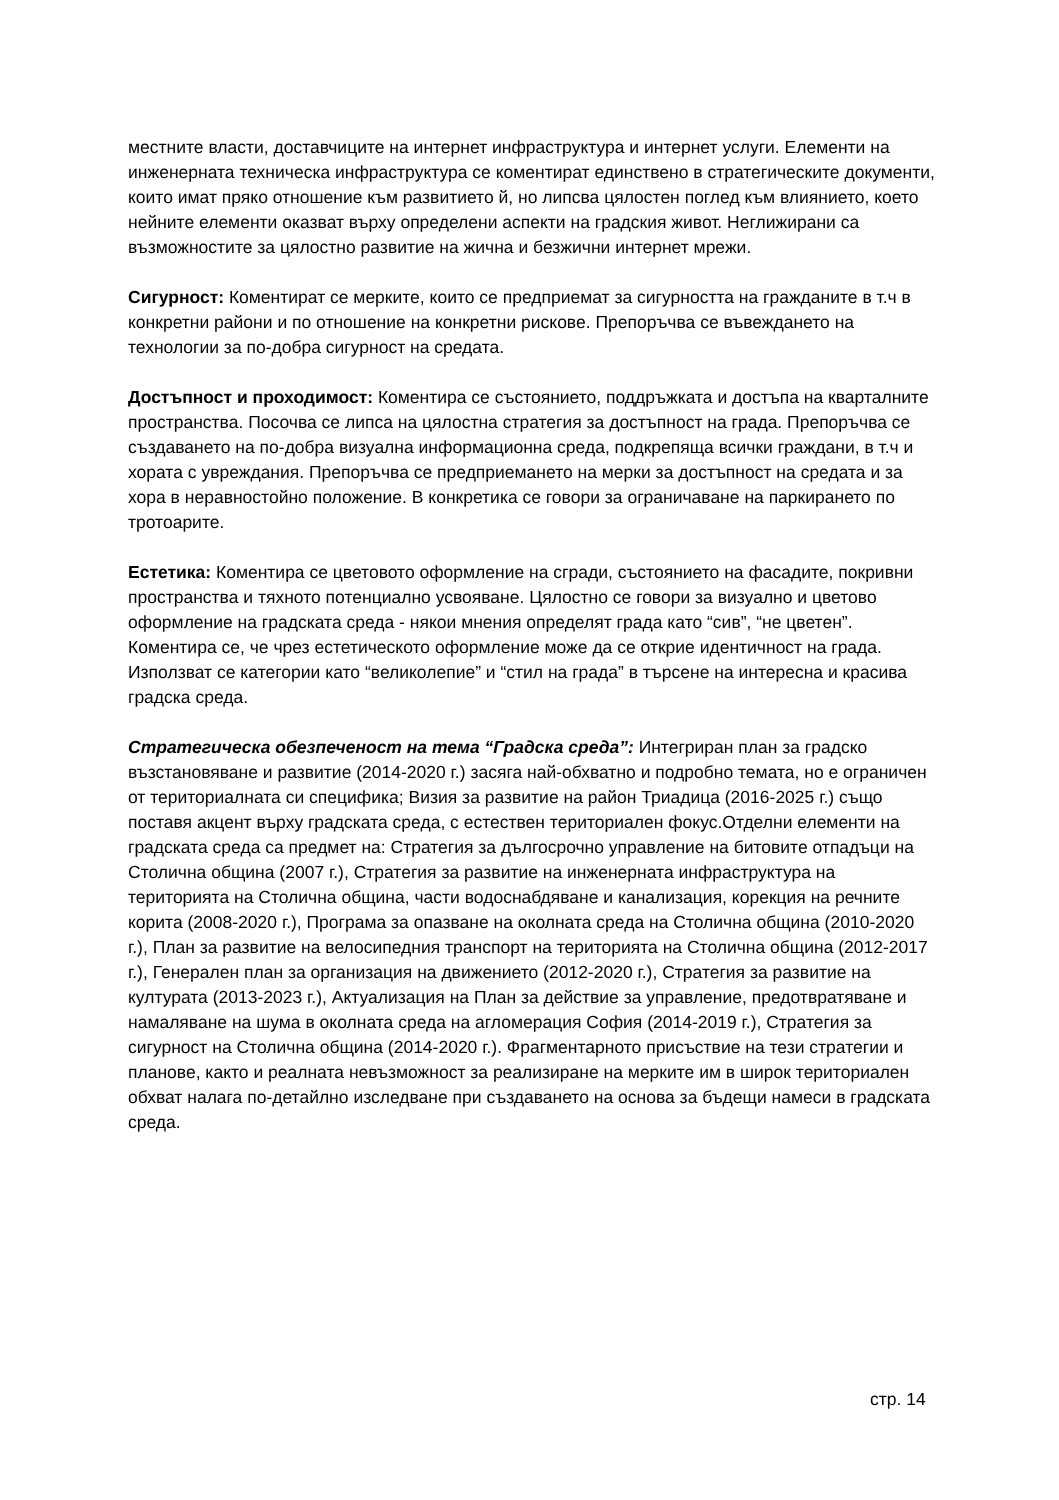местните власти, доставчиците на интернет инфраструктура и интернет услуги. Елементи на инженерната техническа инфраструктура се коментират единствено в стратегическите документи, които имат пряко отношение към развитието й, но липсва цялостен поглед към влиянието, което нейните елементи оказват върху определени аспекти на градския живот. Неглижирани са възможностите за цялостно развитие на жична и безжични интернет мрежи.
Сигурност: Коментират се мерките, които се предприемат за сигурността на гражданите в т.ч в конкретни райони и по отношение на конкретни рискове. Препоръчва се въвеждането на технологии за по-добра сигурност на средата.
Достъпност и проходимост: Коментира се състоянието, поддръжката и достъпа на кварталните пространства. Посочва се липса на цялостна стратегия за достъпност на града. Препоръчва се създаването на по-добра визуална информационна среда, подкрепяща всички граждани, в т.ч и хората с увреждания. Препоръчва се предприемането на мерки за достъпност на средата и за хора в неравностойно положение. В конкретика се говори за ограничаване на паркирането по тротоарите.
Естетика: Коментира се цветовото оформление на сгради, състоянието на фасадите, покривни пространства и тяхното потенциално усвояване. Цялостно се говори за визуално и цветово оформление на градската среда - някои мнения определят града като “сив”, “не цветен”. Коментира се, че чрез естетическото оформление може да се открие идентичност на града. Използват се категории като “великолепие” и “стил на града” в търсене на интересна и красива градска среда.
Стратегическа обезпеченост на тема “Градска среда”: Интегриран план за градско възстановяване и развитие (2014-2020 г.) засяга най-обхватно и подробно темата, но е ограничен от териториалната си специфика; Визия за развитие на район Триадица (2016-2025 г.) също поставя акцент върху градската среда, с естествен териториален фокус.Отделни елементи на градската среда са предмет на: Стратегия за дългосрочно управление на битовите отпадъци на Столична община (2007 г.), Стратегия за развитие на инженерната инфраструктура на територията на Столична община, части водоснабдяване и канализация, корекция на речните корита (2008-2020 г.), Програма за опазване на околната среда на Столична община (2010-2020 г.), План за развитие на велосипедния транспорт на територията на Столична община (2012-2017 г.), Генерален план за организация на движението (2012-2020 г.), Стратегия за развитие на културата (2013-2023 г.), Актуализация на План за действие за управление, предотвратяване и намаляване на шума в околната среда на агломерация София (2014-2019 г.), Стратегия за сигурност на Столична община (2014-2020 г.). Фрагментарното присъствие на тези стратегии и планове, както и реалната невъзможност за реализиране на мерките им в широк териториален обхват налага по-детайлно изследване при създаването на основа за бъдещи намеси в градската среда.
стр. 14